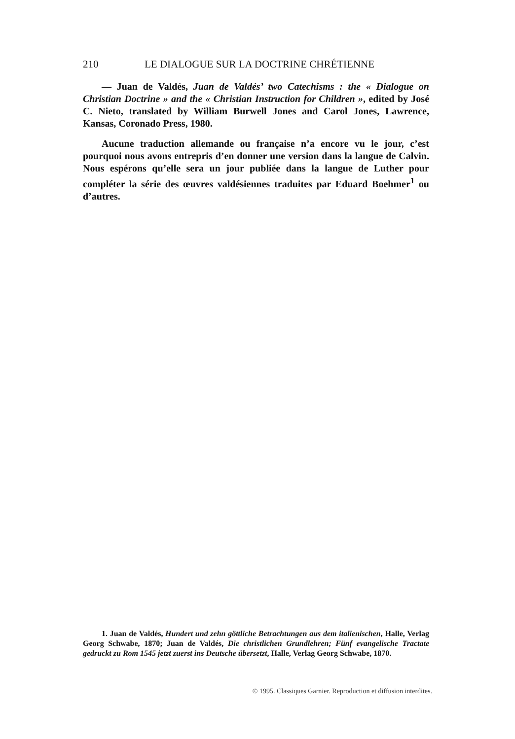210 LE DIALOGUE SUR LA DOCTRINE CHRÉTIENNE
— Juan de Valdés, Juan de Valdés’ two Catechisms : the « Dialogue on Christian Doctrine » and the « Christian Instruction for Children », edited by José C. Nieto, translated by William Burwell Jones and Carol Jones, Lawrence, Kansas, Coronado Press, 1980.
Aucune traduction allemande ou française n’a encore vu le jour, c’est pourquoi nous avons entrepris d’en donner une version dans la langue de Calvin. Nous espérons qu’elle sera un jour publiée dans la langue de Luther pour compléter la série des œuvres valdésiennes traduites par Eduard Boehmer<sup>1</sup> ou d’autres.
1. Juan de Valdés, Hundert und zehn göttliche Betrachtungen aus dem italienischen, Halle, Verlag Georg Schwabe, 1870; Juan de Valdés, Die christlichen Grundlehren; Fünf evangelische Tractate gedruckt zu Rom 1545 jetzt zuerst ins Deutsche übersetzt, Halle, Verlag Georg Schwabe, 1870.
© 1995. Classiques Garnier. Reproduction et diffusion interdites.